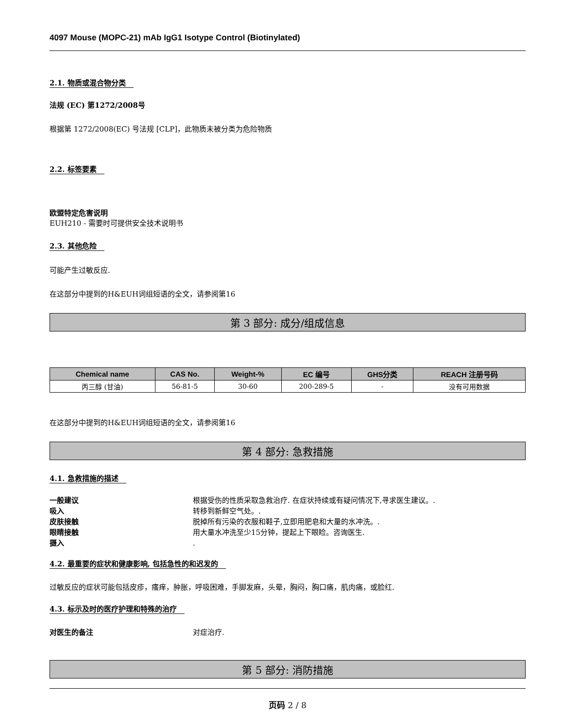4097 Mouse (MOPC-21) mAb IgG1 Isotype Control (Biotinylated)
2.1. 物质或混合物分类
法规 (EC) 第1272/2008号
根据第 1272/2008(EC) 号法规 [CLP]，此物质未被分类为危险物质
2.2. 标签要素
欧盟特定危害说明
EUH210 - 需要时可提供安全技术说明书
2.3. 其他危险
可能产生过敏反应.
在这部分中提到的H&EUH词组短语的全文，请参阅第16
第 3 部分: 成分/组成信息
| Chemical name | CAS No. | Weight-% | EC 编号 | GHS分类 | REACH 注册号码 |
| --- | --- | --- | --- | --- | --- |
| 丙三醇 (甘油) | 56-81-5 | 30-60 | 200-289-5 | - | 没有可用数据 |
在这部分中提到的H&EUH词组短语的全文，请参阅第16
第 4 部分: 急救措施
4.1. 急救措施的描述
一般建议 根据受伤的性质采取急救治疗. 在症状持续或有疑问情况下,寻求医生建议。.
吸入 转移到新鲜空气处。.
皮肤接触 脱掉所有污染的衣服和鞋子,立即用肥皂和大量的水冲洗。.
眼睛接触 用大量水冲洗至少15分钟，提起上下眼睑。咨询医生.
摄入.
4.2. 最重要的症状和健康影响, 包括急性的和迟发的
过敏反应的症状可能包括皮疹，瘙痒，肿胀，呼吸困难，手脚发麻，头晕，胸闷，胸口痛，肌肉痛，或脸红.
4.3. 标示及时的医疗护理和特殊的治疗
对医生的备注 对症治疗.
第 5 部分: 消防措施
页码 2 / 8